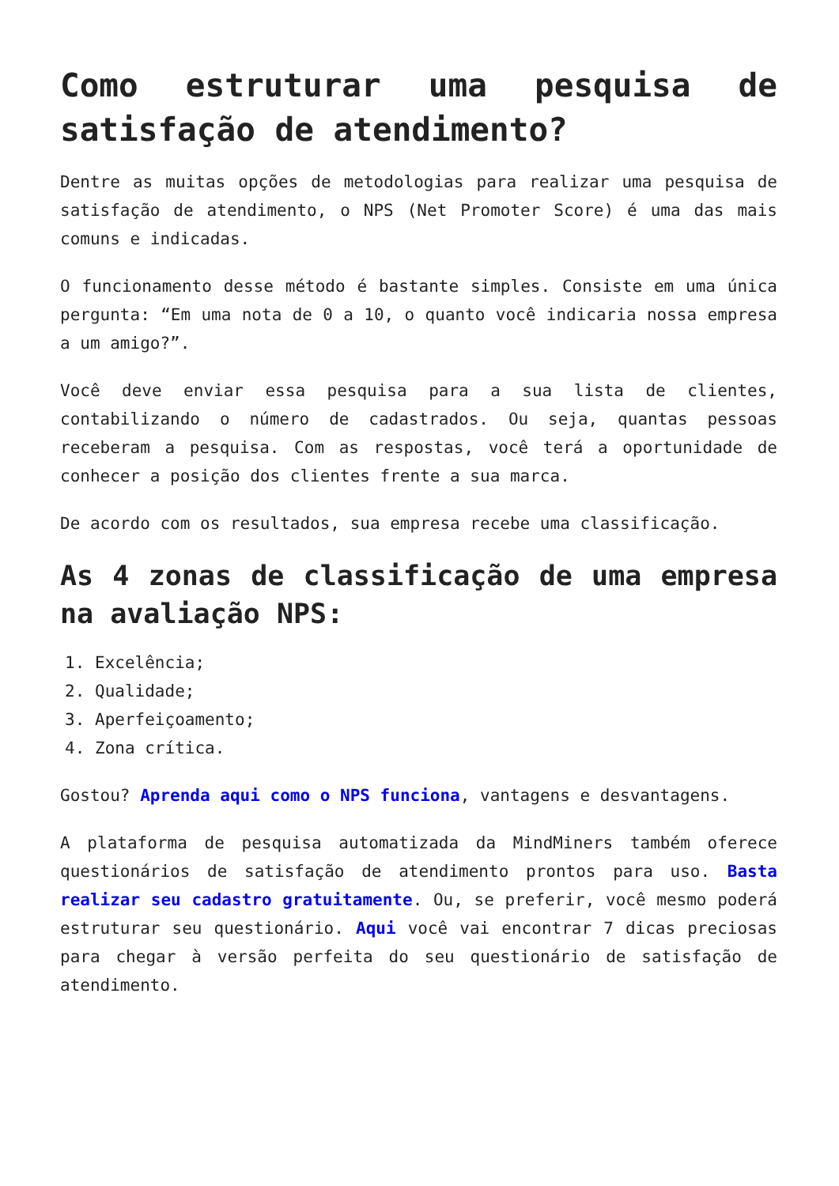Como estruturar uma pesquisa de satisfação de atendimento?
Dentre as muitas opções de metodologias para realizar uma pesquisa de satisfação de atendimento, o NPS (Net Promoter Score) é uma das mais comuns e indicadas.
O funcionamento desse método é bastante simples. Consiste em uma única pergunta: “Em uma nota de 0 a 10, o quanto você indicaria nossa empresa a um amigo?”.
Você deve enviar essa pesquisa para a sua lista de clientes, contabilizando o número de cadastrados. Ou seja, quantas pessoas receberam a pesquisa. Com as respostas, você terá a oportunidade de conhecer a posição dos clientes frente a sua marca.
De acordo com os resultados, sua empresa recebe uma classificação.
As 4 zonas de classificação de uma empresa na avaliação NPS:
1. Excelência;
2. Qualidade;
3. Aperfeiçoamento;
4. Zona crítica.
Gostou? Aprenda aqui como o NPS funciona, vantagens e desvantagens.
A plataforma de pesquisa automatizada da MindMiners também oferece questionários de satisfação de atendimento prontos para uso. Basta realizar seu cadastro gratuitamente. Ou, se preferir, você mesmo poderá estruturar seu questionário. Aqui você vai encontrar 7 dicas preciosas para chegar à versão perfeita do seu questionário de satisfação de atendimento.